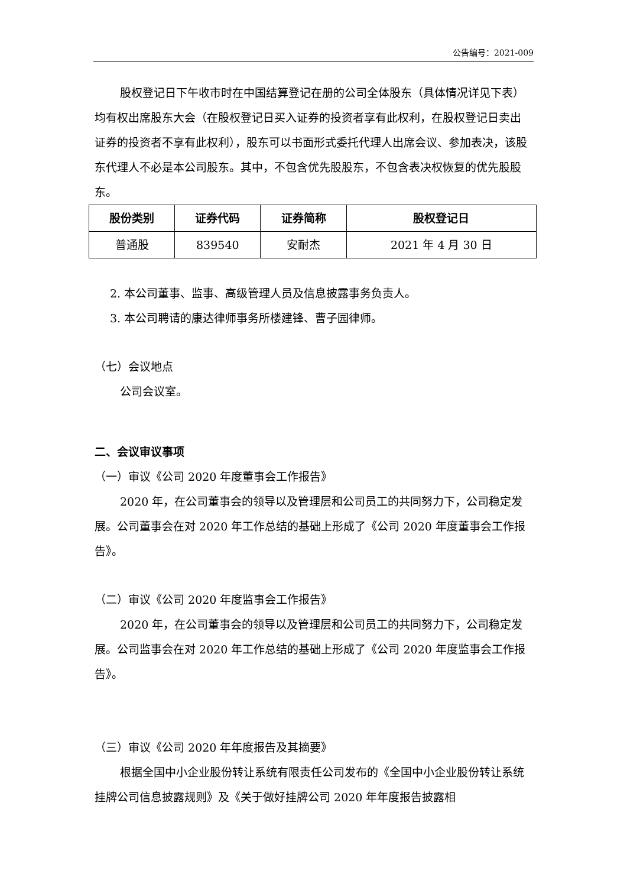公告编号：2021-009
股权登记日下午收市时在中国结算登记在册的公司全体股东（具体情况详见下表）均有权出席股东大会（在股权登记日买入证券的投资者享有此权利，在股权登记日卖出证券的投资者不享有此权利），股东可以书面形式委托代理人出席会议、参加表决，该股东代理人不必是本公司股东。其中，不包含优先股股东，不包含表决权恢复的优先股股东。
| 股份类别 | 证券代码 | 证券简称 | 股权登记日 |
| --- | --- | --- | --- |
| 普通股 | 839540 | 安耐杰 | 2021 年 4 月 30 日 |
2. 本公司董事、监事、高级管理人员及信息披露事务负责人。
3. 本公司聘请的康达律师事务所楼建锋、曹子园律师。
（七）会议地点
公司会议室。
二、会议审议事项
（一）审议《公司 2020 年度董事会工作报告》
2020 年，在公司董事会的领导以及管理层和公司员工的共同努力下，公司稳定发展。公司董事会在对 2020 年工作总结的基础上形成了《公司 2020 年度董事会工作报告》。
（二）审议《公司 2020 年度监事会工作报告》
2020 年，在公司董事会的领导以及管理层和公司员工的共同努力下，公司稳定发展。公司监事会在对 2020 年工作总结的基础上形成了《公司 2020 年度监事会工作报告》。
（三）审议《公司 2020 年年度报告及其摘要》
根据全国中小企业股份转让系统有限责任公司发布的《全国中小企业股份转让系统挂牌公司信息披露规则》及《关于做好挂牌公司 2020 年年度报告披露相